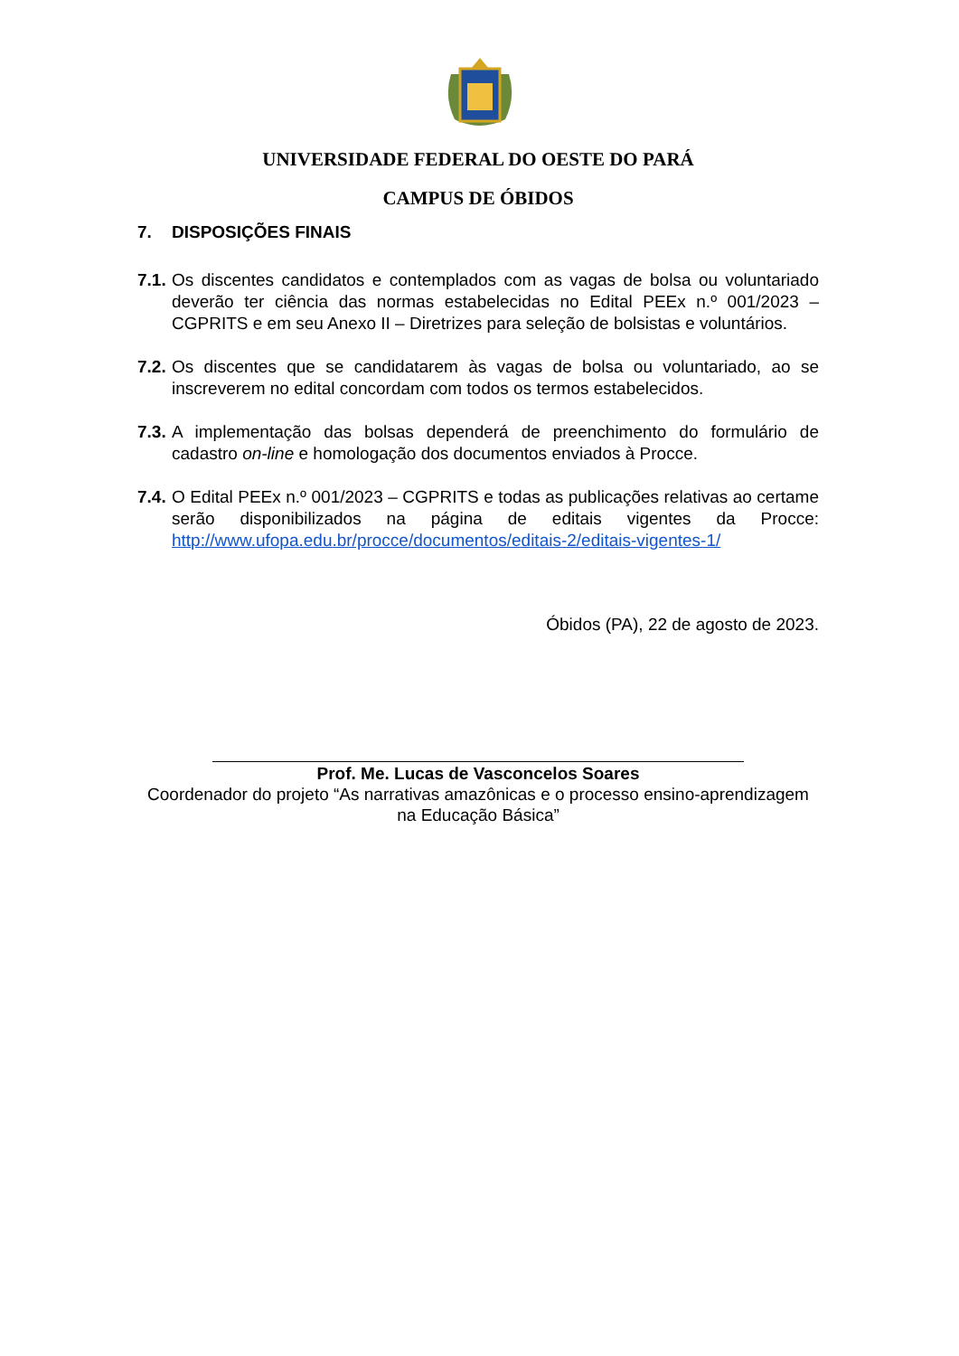UNIVERSIDADE FEDERAL DO OESTE DO PARÁ
CAMPUS DE ÓBIDOS
7. DISPOSIÇÕES FINAIS
7.1. Os discentes candidatos e contemplados com as vagas de bolsa ou voluntariado deverão ter ciência das normas estabelecidas no Edital PEEx n.º 001/2023 – CGPRITS e em seu Anexo II – Diretrizes para seleção de bolsistas e voluntários.
7.2. Os discentes que se candidatarem às vagas de bolsa ou voluntariado, ao se inscreverem no edital concordam com todos os termos estabelecidos.
7.3. A implementação das bolsas dependerá de preenchimento do formulário de cadastro on-line e homologação dos documentos enviados à Procce.
7.4. O Edital PEEx n.º 001/2023 – CGPRITS e todas as publicações relativas ao certame serão disponibilizados na página de editais vigentes da Procce: http://www.ufopa.edu.br/procce/documentos/editais-2/editais-vigentes-1/
Óbidos (PA), 22 de agosto de 2023.
Prof. Me. Lucas de Vasconcelos Soares
Coordenador do projeto “As narrativas amazônicas e o processo ensino-aprendizagem na Educação Básica”